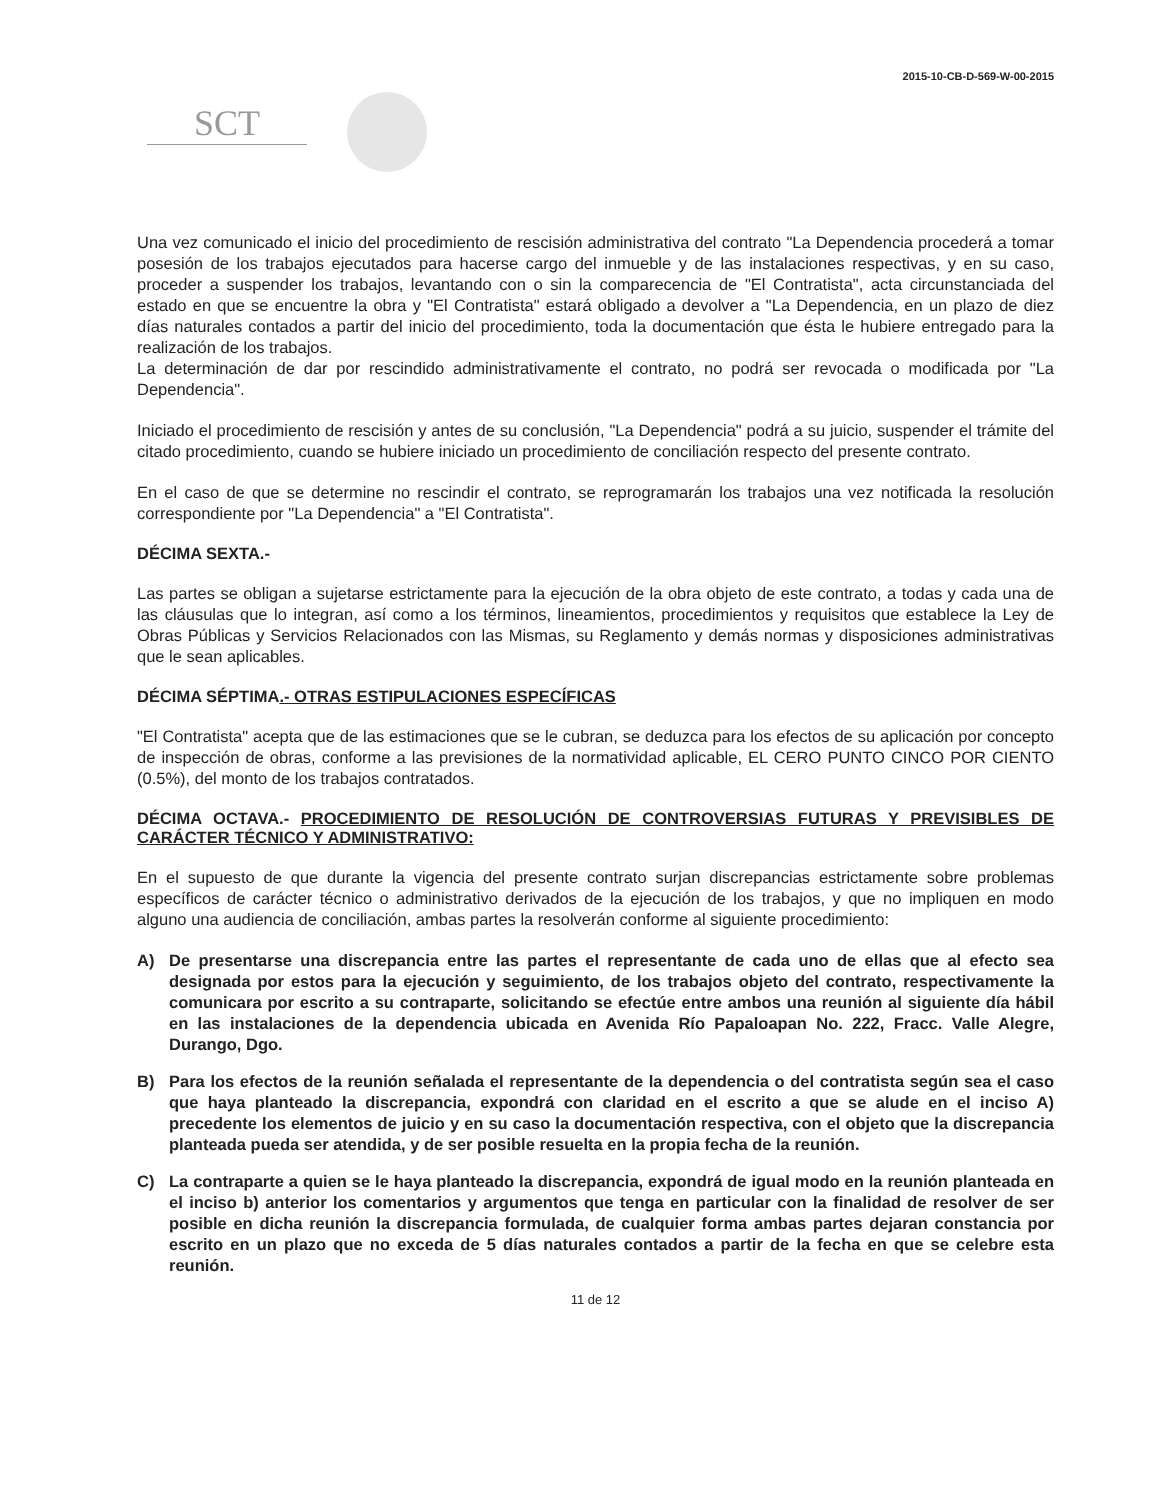2015-10-CB-D-569-W-00-2015
SCT
Una vez comunicado el inicio del procedimiento de rescisión administrativa del contrato "La Dependencia procederá a tomar posesión de los trabajos ejecutados para hacerse cargo del inmueble y de las instalaciones respectivas, y en su caso, proceder a suspender los trabajos, levantando con o sin la comparecencia de "El Contratista", acta circunstanciada del estado en que se encuentre la obra y "El Contratista" estará obligado a devolver a "La Dependencia, en un plazo de diez días naturales contados a partir del inicio del procedimiento, toda la documentación que ésta le hubiere entregado para la realización de los trabajos.
La determinación de dar por rescindido administrativamente el contrato, no podrá ser revocada o modificada por "La Dependencia".
Iniciado el procedimiento de rescisión y antes de su conclusión, "La Dependencia" podrá a su juicio, suspender el trámite del citado procedimiento, cuando se hubiere iniciado un procedimiento de conciliación respecto del presente contrato.
En el caso de que se determine no rescindir el contrato, se reprogramarán los trabajos una vez notificada la resolución correspondiente por "La Dependencia" a "El Contratista".
DÉCIMA SEXTA.-
Las partes se obligan a sujetarse estrictamente para la ejecución de la obra objeto de este contrato, a todas y cada una de las cláusulas que lo integran, así como a los términos, lineamientos, procedimientos y requisitos que establece la Ley de Obras Públicas y Servicios Relacionados con las Mismas, su Reglamento y demás normas y disposiciones administrativas que le sean aplicables.
DÉCIMA SÉPTIMA.- OTRAS ESTIPULACIONES ESPECÍFICAS
"El Contratista" acepta que de las estimaciones que se le cubran, se deduzca para los efectos de su aplicación por concepto de inspección de obras, conforme a las previsiones de la normatividad aplicable, EL CERO PUNTO CINCO POR CIENTO (0.5%), del monto de los trabajos contratados.
DÉCIMA OCTAVA.- PROCEDIMIENTO DE RESOLUCIÓN DE CONTROVERSIAS FUTURAS Y PREVISIBLES DE CARÁCTER TÉCNICO Y ADMINISTRATIVO:
En el supuesto de que durante la vigencia del presente contrato surjan discrepancias estrictamente sobre problemas específicos de carácter técnico o administrativo derivados de la ejecución de los trabajos, y que no impliquen en modo alguno una audiencia de conciliación, ambas partes la resolverán conforme al siguiente procedimiento:
A) De presentarse una discrepancia entre las partes el representante de cada uno de ellas que al efecto sea designada por estos para la ejecución y seguimiento, de los trabajos objeto del contrato, respectivamente la comunicara por escrito a su contraparte, solicitando se efectúe entre ambos una reunión al siguiente día hábil en las instalaciones de la dependencia ubicada en Avenida Río Papaloapan No. 222, Fracc. Valle Alegre, Durango, Dgo.
B) Para los efectos de la reunión señalada el representante de la dependencia o del contratista según sea el caso que haya planteado la discrepancia, expondrá con claridad en el escrito a que se alude en el inciso A) precedente los elementos de juicio y en su caso la documentación respectiva, con el objeto que la discrepancia planteada pueda ser atendida, y de ser posible resuelta en la propia fecha de la reunión.
C) La contraparte a quien se le haya planteado la discrepancia, expondrá de igual modo en la reunión planteada en el inciso b) anterior los comentarios y argumentos que tenga en particular con la finalidad de resolver de ser posible en dicha reunión la discrepancia formulada, de cualquier forma ambas partes dejaran constancia por escrito en un plazo que no exceda de 5 días naturales contados a partir de la fecha en que se celebre esta reunión.
11 de 12